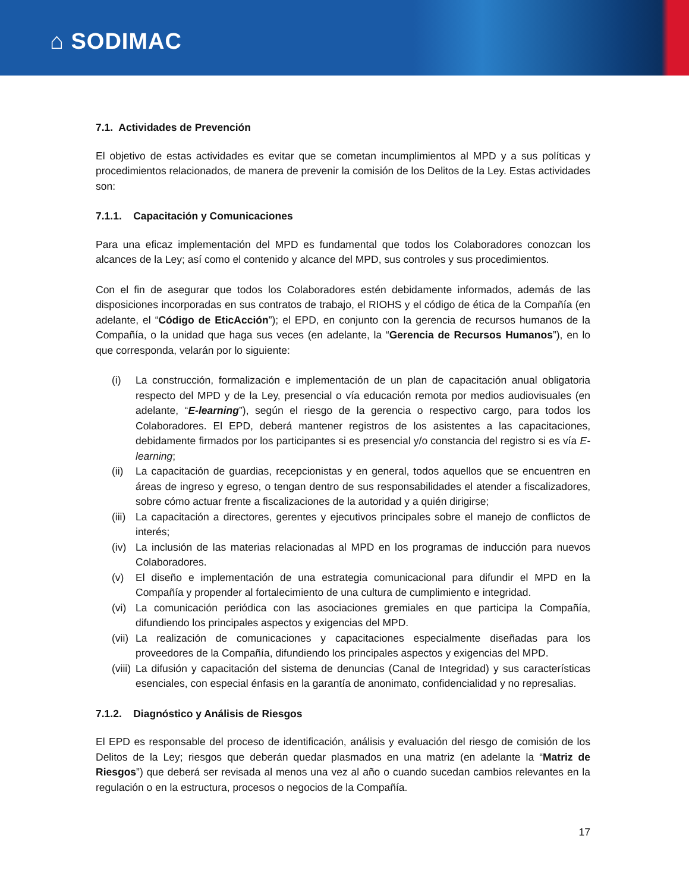⌂ SODIMAC
7.1. Actividades de Prevención
El objetivo de estas actividades es evitar que se cometan incumplimientos al MPD y a sus políticas y procedimientos relacionados, de manera de prevenir la comisión de los Delitos de la Ley. Estas actividades son:
7.1.1. Capacitación y Comunicaciones
Para una eficaz implementación del MPD es fundamental que todos los Colaboradores conozcan los alcances de la Ley; así como el contenido y alcance del MPD, sus controles y sus procedimientos.
Con el fin de asegurar que todos los Colaboradores estén debidamente informados, además de las disposiciones incorporadas en sus contratos de trabajo, el RIOHS y el código de ética de la Compañía (en adelante, el “Código de EticAcción”); el EPD, en conjunto con la gerencia de recursos humanos de la Compañía, o la unidad que haga sus veces (en adelante, la “Gerencia de Recursos Humanos”), en lo que corresponda, velarán por lo siguiente:
(i) La construcción, formalización e implementación de un plan de capacitación anual obligatoria respecto del MPD y de la Ley, presencial o vía educación remota por medios audiovisuales (en adelante, “E-learning”), según el riesgo de la gerencia o respectivo cargo, para todos los Colaboradores. El EPD, deberá mantener registros de los asistentes a las capacitaciones, debidamente firmados por los participantes si es presencial y/o constancia del registro si es vía E-learning;
(ii) La capacitación de guardias, recepcionistas y en general, todos aquellos que se encuentren en áreas de ingreso y egreso, o tengan dentro de sus responsabilidades el atender a fiscalizadores, sobre cómo actuar frente a fiscalizaciones de la autoridad y a quién dirigirse;
(iii) La capacitación a directores, gerentes y ejecutivos principales sobre el manejo de conflictos de interés;
(iv) La inclusión de las materias relacionadas al MPD en los programas de inducción para nuevos Colaboradores.
(v) El diseño e implementación de una estrategia comunicacional para difundir el MPD en la Compañía y propender al fortalecimiento de una cultura de cumplimiento e integridad.
(vi) La comunicación periódica con las asociaciones gremiales en que participa la Compañía, difundiendo los principales aspectos y exigencias del MPD.
(vii) La realización de comunicaciones y capacitaciones especialmente diseñadas para los proveedores de la Compañía, difundiendo los principales aspectos y exigencias del MPD.
(viii) La difusión y capacitación del sistema de denuncias (Canal de Integridad) y sus características esenciales, con especial énfasis en la garantía de anonimato, confidencialidad y no represalias.
7.1.2. Diagnóstico y Análisis de Riesgos
El EPD es responsable del proceso de identificación, análisis y evaluación del riesgo de comisión de los Delitos de la Ley; riesgos que deberán quedar plasmados en una matriz (en adelante la “Matriz de Riesgos”) que deberá ser revisada al menos una vez al año o cuando sucedan cambios relevantes en la regulación o en la estructura, procesos o negocios de la Compañía.
17